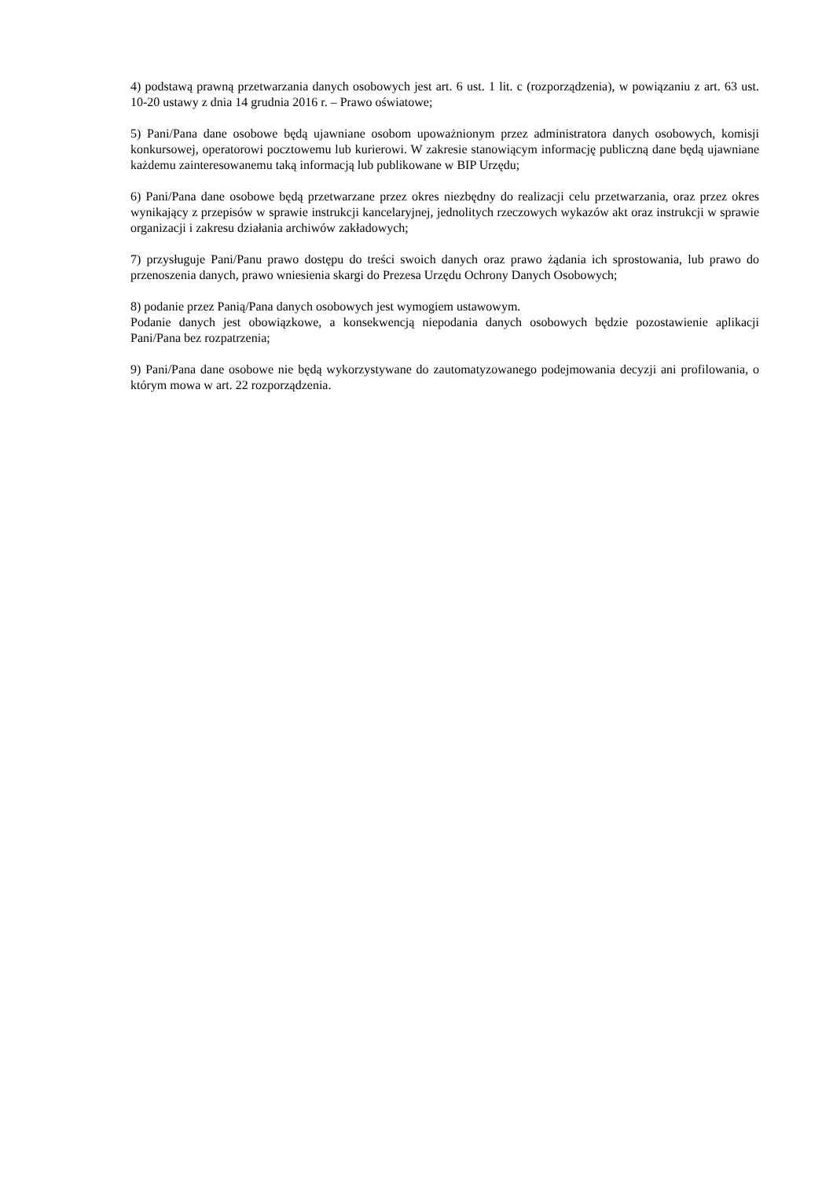4) podstawą prawną przetwarzania danych osobowych jest art. 6 ust. 1 lit. c (rozporządzenia), w powiązaniu z art. 63 ust. 10-20 ustawy z dnia 14 grudnia 2016 r. – Prawo oświatowe;
5) Pani/Pana dane osobowe będą ujawniane osobom upoważnionym przez administratora danych osobowych, komisji konkursowej, operatorowi pocztowemu lub kurierowi. W zakresie stanowiącym informację publiczną dane będą ujawniane każdemu zainteresowanemu taką informacją lub publikowane w BIP Urzędu;
6) Pani/Pana dane osobowe będą przetwarzane przez okres niezbędny do realizacji celu przetwarzania, oraz przez okres wynikający z przepisów w sprawie instrukcji kancelaryjnej, jednolitych rzeczowych wykazów akt oraz instrukcji w sprawie organizacji i zakresu działania archiwów zakładowych;
7) przysługuje Pani/Panu prawo dostępu do treści swoich danych oraz prawo żądania ich sprostowania, lub prawo do przenoszenia danych, prawo wniesienia skargi do Prezesa Urzędu Ochrony Danych Osobowych;
8) podanie przez Panią/Pana danych osobowych jest wymogiem ustawowym.
Podanie danych jest obowiązkowe, a konsekwencją niepodania danych osobowych będzie pozostawienie aplikacji Pani/Pana bez rozpatrzenia;
9) Pani/Pana dane osobowe nie będą wykorzystywane do zautomatyzowanego podejmowania decyzji ani profilowania, o którym mowa w art. 22 rozporządzenia.